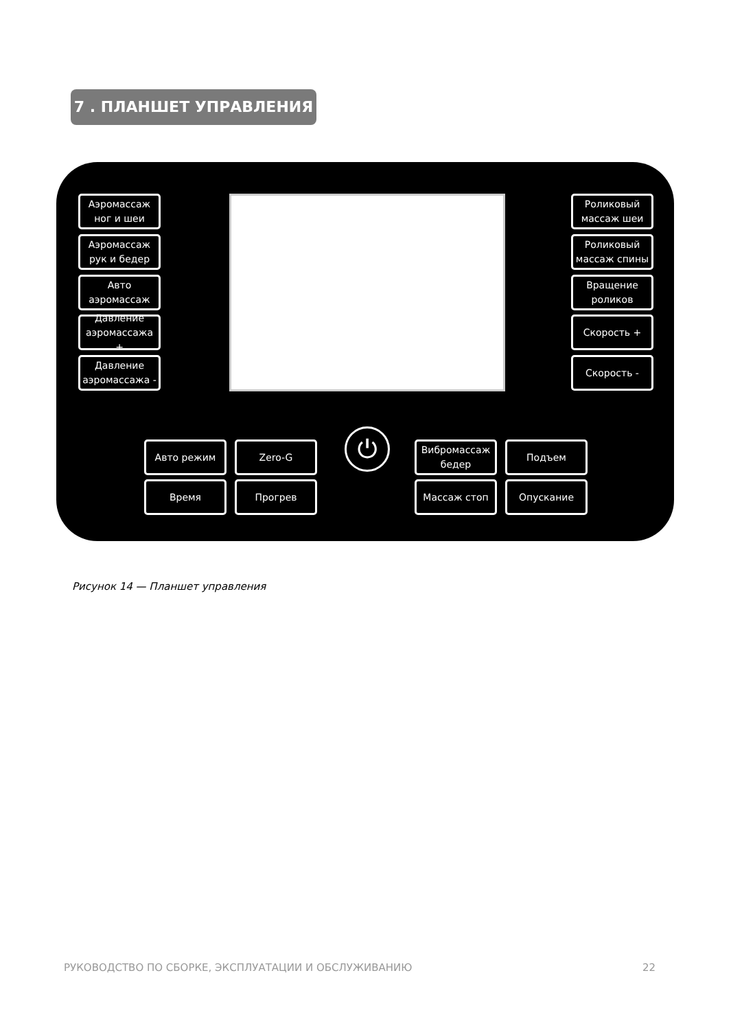7 . ПЛАНШЕТ УПРАВЛЕНИЯ
Аэромассаж ног и шеи
Аэромассаж рук и бедер
Авто аэромассаж
Давление аэромассажа +
Давление аэромассажа -
Роликовый массаж шеи
Роликовый массаж спины
Вращение роликов
Скорость +
Скорость -
Авто режим Zero-G
Время Прогрев
⏻
Вибромассаж бедер
Подъем
Массаж стоп Опускание
Рисунок 14 — Планшет управления
РУКОВОДСТВО ПО СБОРКЕ, ЭКСПЛУАТАЦИИ И ОБСЛУЖИВАНИЮ 22